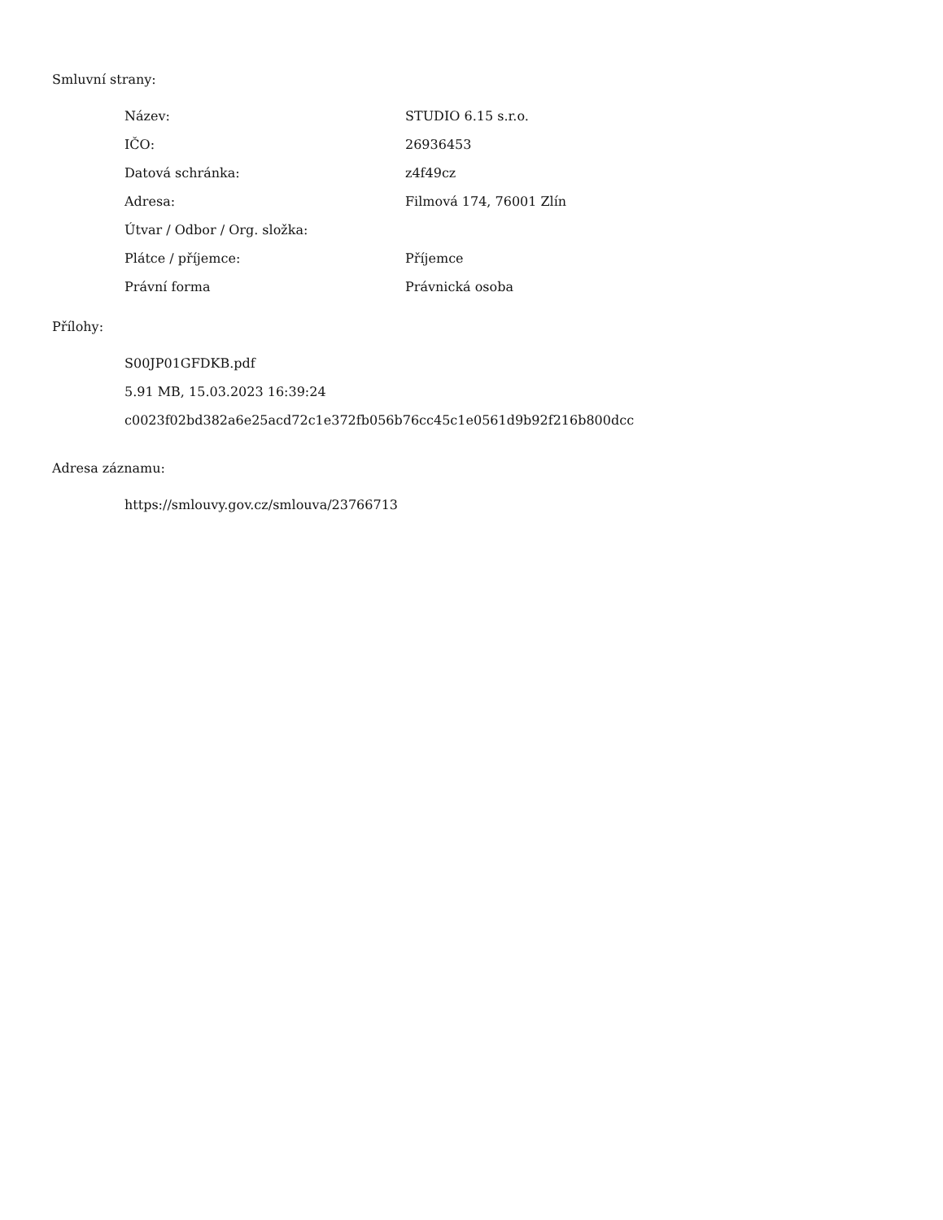Smluvní strany:
| Název: | STUDIO 6.15 s.r.o. |
| IČO: | 26936453 |
| Datová schránka: | z4f49cz |
| Adresa: | Filmová 174, 76001 Zlín |
| Útvar / Odbor / Org. složka: | |
| Plátce / příjemce: | Příjemce |
| Právní forma | Právnická osoba |
Přílohy:
S00JP01GFDKB.pdf
5.91 MB, 15.03.2023 16:39:24
c0023f02bd382a6e25acd72c1e372fb056b76cc45c1e0561d9b92f216b800dcc
Adresa záznamu:
https://smlouvy.gov.cz/smlouva/23766713